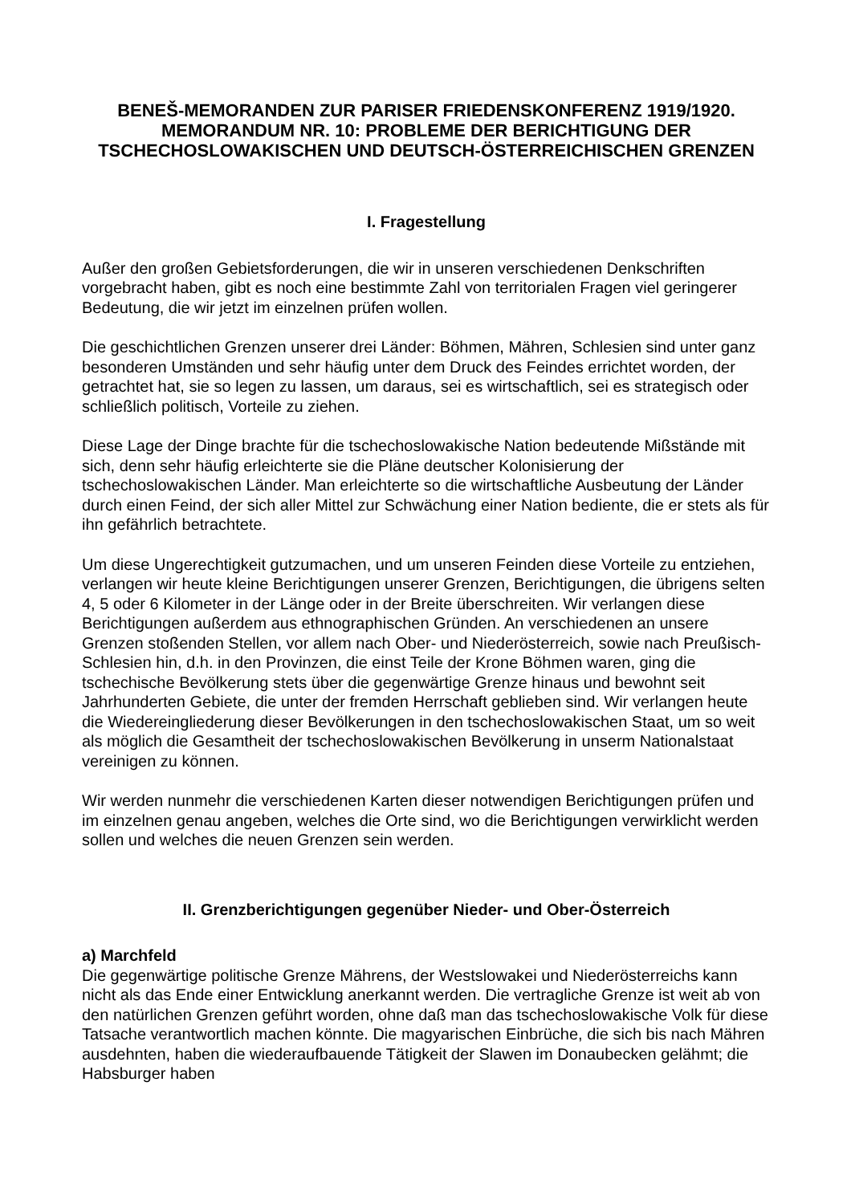BENEŠ-MEMORANDEN ZUR PARISER FRIEDENSKONFERENZ 1919/1920.
MEMORANDUM NR. 10: PROBLEME DER BERICHTIGUNG DER TSCHECHOSLOWAKISCHEN UND DEUTSCH-ÖSTERREICHISCHEN GRENZEN
I. Fragestellung
Außer den großen Gebietsforderungen, die wir in unseren verschiedenen Denkschriften vorgebracht haben, gibt es noch eine bestimmte Zahl von territorialen Fragen viel geringerer Bedeutung, die wir jetzt im einzelnen prüfen wollen.
Die geschichtlichen Grenzen unserer drei Länder: Böhmen, Mähren, Schlesien sind unter ganz besonderen Umständen und sehr häufig unter dem Druck des Feindes errichtet worden, der getrachtet hat, sie so legen zu lassen, um daraus, sei es wirtschaftlich, sei es strategisch oder schließlich politisch, Vorteile zu ziehen.
Diese Lage der Dinge brachte für die tschechoslowakische Nation bedeutende Mißstände mit sich, denn sehr häufig erleichterte sie die Pläne deutscher Kolonisierung der tschechoslowakischen Länder. Man erleichterte so die wirtschaftliche Ausbeutung der Länder durch einen Feind, der sich aller Mittel zur Schwächung einer Nation bediente, die er stets als für ihn gefährlich betrachtete.
Um diese Ungerechtigkeit gutzumachen, und um unseren Feinden diese Vorteile zu entziehen, verlangen wir heute kleine Berichtigungen unserer Grenzen, Berichtigungen, die übrigens selten 4, 5 oder 6 Kilometer in der Länge oder in der Breite überschreiten. Wir verlangen diese Berichtigungen außerdem aus ethnographischen Gründen. An verschiedenen an unsere Grenzen stoßenden Stellen, vor allem nach Ober- und Niederösterreich, sowie nach Preußisch-Schlesien hin, d.h. in den Provinzen, die einst Teile der Krone Böhmen waren, ging die tschechische Bevölkerung stets über die gegenwärtige Grenze hinaus und bewohnt seit Jahrhunderten Gebiete, die unter der fremden Herrschaft geblieben sind. Wir verlangen heute die Wiedereingliederung dieser Bevölkerungen in den tschechoslowakischen Staat, um so weit als möglich die Gesamtheit der tschechoslowakischen Bevölkerung in unserm Nationalstaat vereinigen zu können.
Wir werden nunmehr die verschiedenen Karten dieser notwendigen Berichtigungen prüfen und im einzelnen genau angeben, welches die Orte sind, wo die Berichtigungen verwirklicht werden sollen und welches die neuen Grenzen sein werden.
II. Grenzberichtigungen gegenüber Nieder- und Ober-Österreich
a) Marchfeld
Die gegenwärtige politische Grenze Mährens, der Westslowakei und Niederösterreichs kann nicht als das Ende einer Entwicklung anerkannt werden. Die vertragliche Grenze ist weit ab von den natürlichen Grenzen geführt worden, ohne daß man das tschechoslowakische Volk für diese Tatsache verantwortlich machen könnte. Die magyarischen Einbrüche, die sich bis nach Mähren ausdehnten, haben die wiederaufbauende Tätigkeit der Slawen im Donaubecken gelähmt; die Habsburger haben